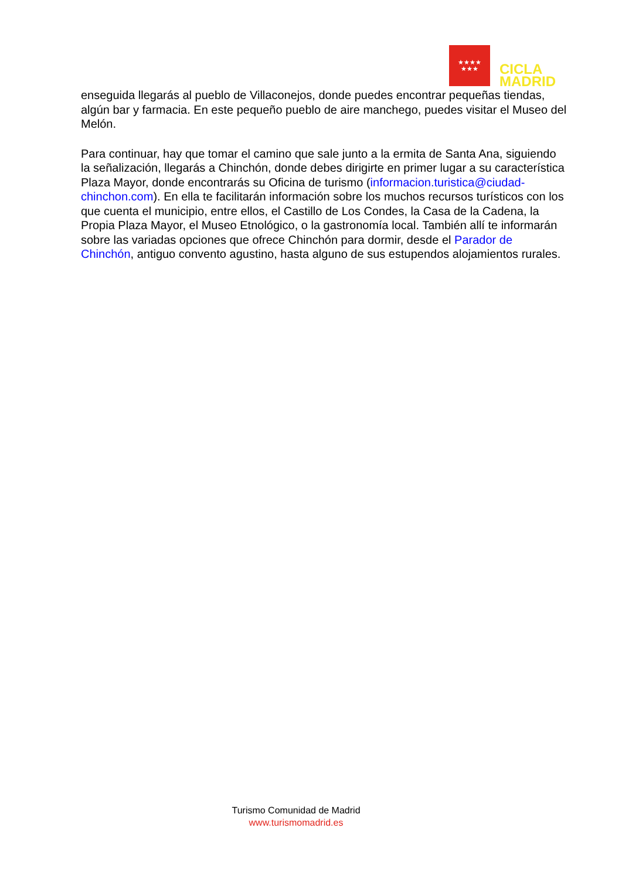★★★★
★★★
CICLA
MADRID
enseguida llegarás al pueblo de Villaconejos, donde puedes encontrar pequeñas tiendas, algún bar y farmacia. En este pequeño pueblo de aire manchego, puedes visitar el Museo del Melón.
Para continuar, hay que tomar el camino que sale junto a la ermita de Santa Ana, siguiendo la señalización, llegarás a Chinchón, donde debes dirigirte en primer lugar a su característica Plaza Mayor, donde encontrarás su Oficina de turismo (informacion.turistica@ciudad-chinchon.com). En ella te facilitarán información sobre los muchos recursos turísticos con los que cuenta el municipio, entre ellos, el Castillo de Los Condes, la Casa de la Cadena, la Propia Plaza Mayor, el Museo Etnológico, o la gastronomía local. También allí te informarán sobre las variadas opciones que ofrece Chinchón para dormir, desde el Parador de Chinchón, antiguo convento agustino, hasta alguno de sus estupendos alojamientos rurales.
Turismo Comunidad de Madrid
www.turismomadrid.es